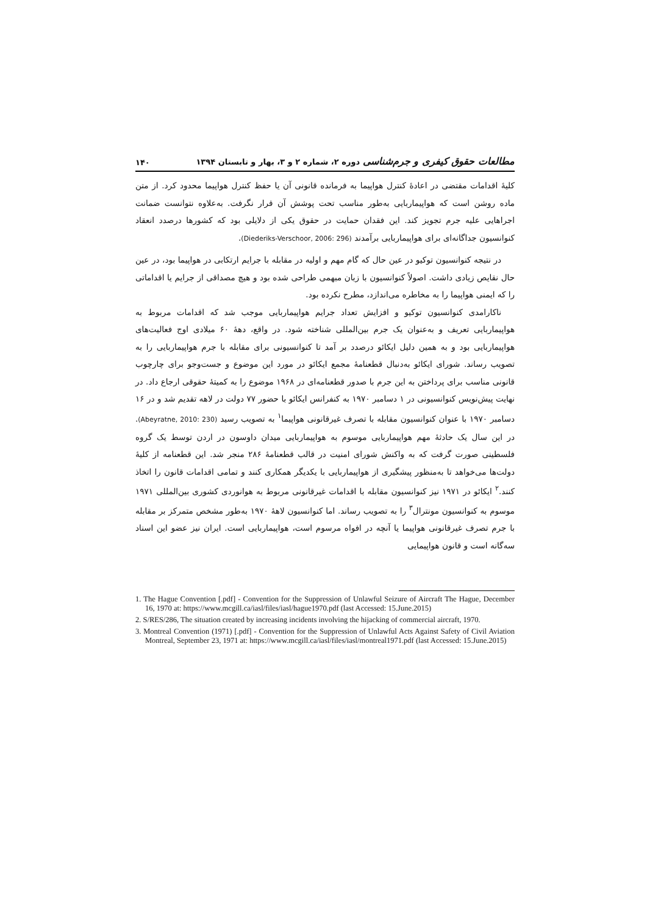مطالعات حقوق کیفری و جرم‌شناسی دوره ۲، شماره ۲ و ۳، بهار و تابستان ۱۳۹۴ ۱۴۰
کلیهٔ اقدامات مقتضی در اعادهٔ کنترل هواپیما به فرمانده قانونی آن یا حفظ کنترل هواپیما محدود کرد. از متن ماده روشن است که هواپیماربایی به‌طور مناسب تحت پوشش آن قرار نگرفت. به‌علاوه نتوانست ضمانت اجراهایی علیه جرم تجویز کند. این فقدان حمایت در حقوق یکی از دلایلی بود که کشورها درصدد انعقاد کنوانسیون جداگانه‌ای برای هواپیماربایی برآمدند (Diederiks-Verschoor, 2006: 296).
در نتیجه کنوانسیون توکیو در عین حال که گام مهم و اولیه در مقابله با جرایم ارتکابی در هواپیما بود، در عین حال نقایص زیادی داشت. اصولاً کنوانسیون با زبان مبهمی طراحی شده بود و هیچ مصداقی از جرایم یا اقداماتی را که ایمنی هواپیما را به مخاطره می‌اندازد، مطرح نکرده بود.
ناکارامدی کنوانسیون توکیو و افزایش تعداد جرایم هواپیماربایی موجب شد که اقدامات مربوط به هواپیماربایی تعریف و به‌عنوان یک جرم بین‌المللی شناخته شود. در واقع، دههٔ ۶۰ میلادی اوج فعالیت‌های هواپیماربایی بود و به همین دلیل ایکائو درصدد بر آمد تا کنوانسیونی برای مقابله با جرم هواپیماربایی را به تصویب رساند. شورای ایکائو به‌دنبال قطعنامهٔ مجمع ایکائو در مورد این موضوع و جست‌وجو برای چارچوب قانونی مناسب برای پرداختن به این جرم با صدور قطعنامه‌ای در ۱۹۶۸ موضوع را به کمیتهٔ حقوقی ارجاع داد. در نهایت پیش‌نویس کنوانسیونی در ۱ دسامبر ۱۹۷۰ به کنفرانس ایکائو با حضور ۷۷ دولت در لاهه تقدیم شد و در ۱۶ دسامبر ۱۹۷۰ با عنوان کنوانسیون مقابله با تصرف غیرقانونی هواپیما<sup>۱</sup> به تصویب رسید (Abeyratne, 2010: 230). در این سال یک حادثهٔ مهم هواپیماربایی موسوم به هواپیماربایی میدان داوسون در اردن توسط یک گروه فلسطینی صورت گرفت که به واکنش شورای امنیت در قالب قطعنامهٔ ۲۸۶ منجر شد. این قطعنامه از کلیهٔ دولت‌ها می‌خواهد تا به‌منظور پیشگیری از هواپیماربایی با یکدیگر همکاری کنند و تمامی اقدامات قانون را اتخاذ کنند.<sup>۲</sup> ایکائو در ۱۹۷۱ نیز کنوانسیون مقابله با اقدامات غیرقانونی مربوط به هوانوردی کشوری بین‌المللی ۱۹۷۱ موسوم به کنوانسیون مونترال<sup>۳</sup> را به تصویب رساند. اما کنوانسیون لاههٔ ۱۹۷۰ به‌طور مشخص متمرکز بر مقابله با جرم تصرف غیرقانونی هواپیما یا آنچه در افواه مرسوم است، هواپیماربایی است. ایران نیز عضو این اسناد سه‌گانه است و قانون هواپیمایی
1. The Hague Convention [.pdf] - Convention for the Suppression of Unlawful Seizure of Aircraft The Hague, December 16, 1970 at: https://www.mcgill.ca/iasl/files/iasl/hague1970.pdf (last Accessed: 15.June.2015)
2. S/RES/286, The situation created by increasing incidents involving the hijacking of commercial aircraft, 1970.
3. Montreal Convention (1971) [.pdf] - Convention for the Suppression of Unlawful Acts Against Safety of Civil Aviation Montreal, September 23, 1971 at: https://www.mcgill.ca/iasl/files/iasl/montreal1971.pdf (last Accessed: 15.June.2015)